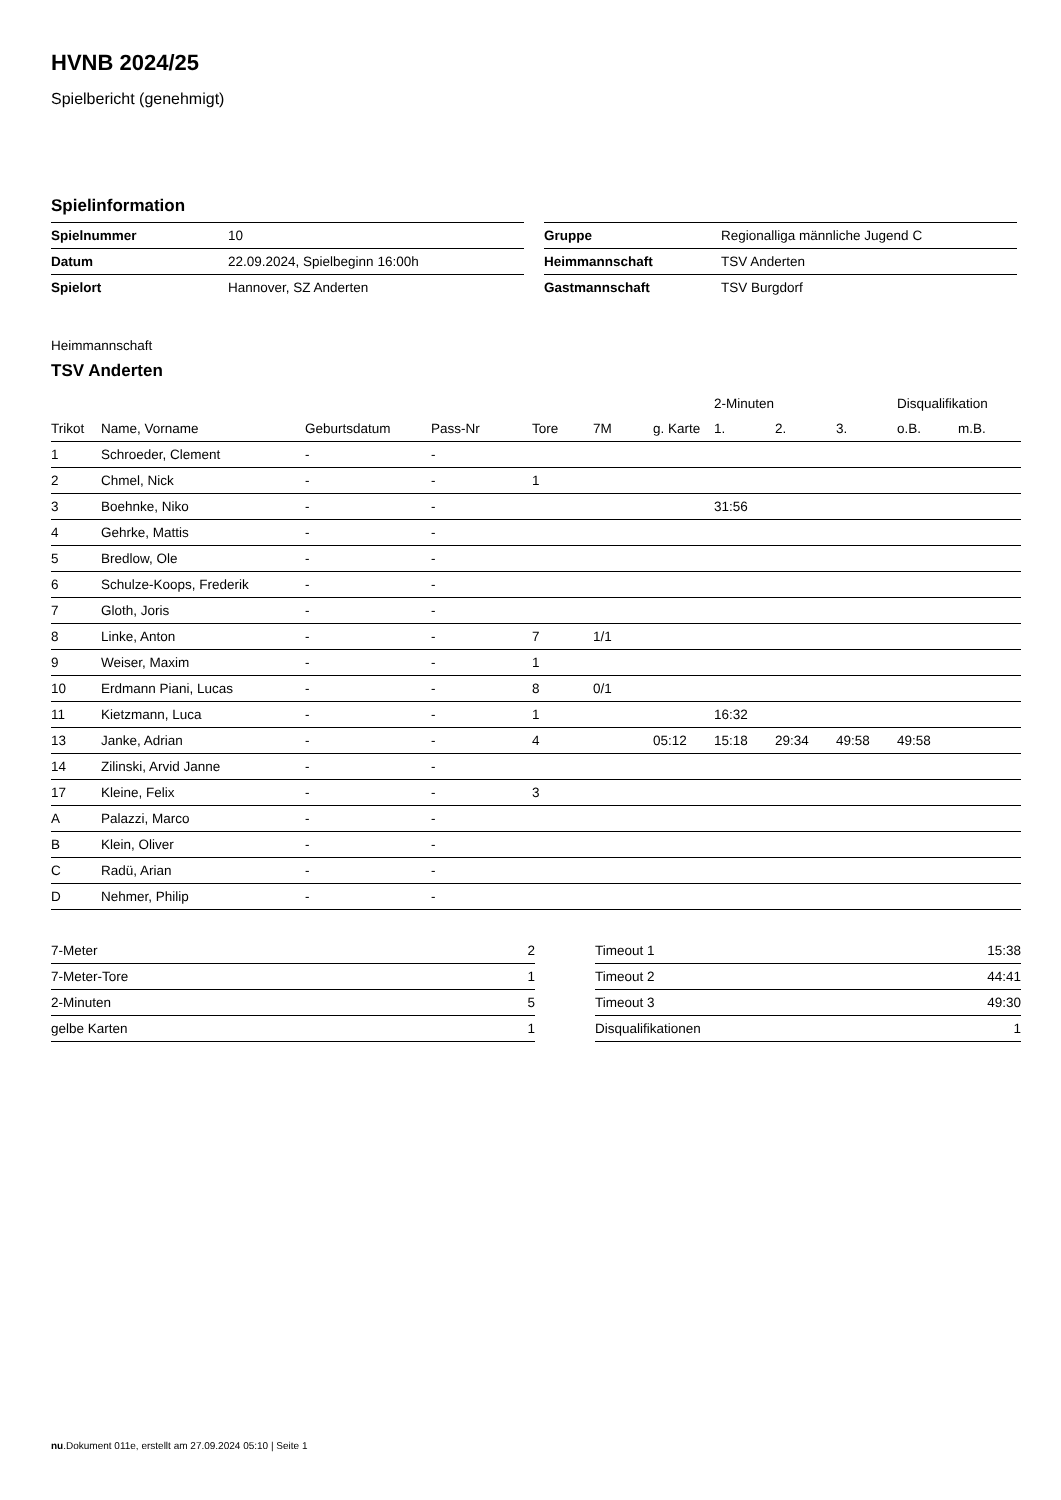HVNB 2024/25
Spielbericht (genehmigt)
Spielinformation
| Spielnummer | 10 |
| Datum | 22.09.2024, Spielbeginn 16:00h |
| Spielort | Hannover, SZ Anderten |
| Gruppe | Regionalliga männliche Jugend C |
| Heimmannschaft | TSV Anderten |
| Gastmannschaft | TSV Burgdorf |
Heimmannschaft
TSV Anderten
| | | | | | | | 2-Minuten | | | Disqualifikation | |
| --- | --- | --- | --- | --- | --- | --- | --- | --- | --- | --- | --- |
| Trikot | Name, Vorname | Geburtsdatum | Pass-Nr | Tore | 7M | g. Karte | 1. | 2. | 3. | o.B. | m.B. |
| 1 | Schroeder, Clement | - | - | | | | | | | | |
| 2 | Chmel, Nick | - | - | 1 | | | | | | | |
| 3 | Boehnke, Niko | - | - | | | | 31:56 | | | | |
| 4 | Gehrke, Mattis | - | - | | | | | | | | |
| 5 | Bredlow, Ole | - | - | | | | | | | | |
| 6 | Schulze-Koops, Frederik | - | - | | | | | | | | |
| 7 | Gloth, Joris | - | - | | | | | | | | |
| 8 | Linke, Anton | - | - | 7 | 1/1 | | | | | | |
| 9 | Weiser, Maxim | - | - | 1 | | | | | | | |
| 10 | Erdmann Piani, Lucas | - | - | 8 | 0/1 | | | | | | |
| 11 | Kietzmann, Luca | - | - | 1 | | | 16:32 | | | | |
| 13 | Janke, Adrian | - | - | 4 | | 05:12 | 15:18 | 29:34 | 49:58 | 49:58 | |
| 14 | Zilinski, Arvid Janne | - | - | | | | | | | | |
| 17 | Kleine, Felix | - | - | 3 | | | | | | | |
| A | Palazzi, Marco | - | - | | | | | | | | |
| B | Klein, Oliver | - | - | | | | | | | | |
| C | Radü, Arian | - | - | | | | | | | | |
| D | Nehmer, Philip | - | - | | | | | | | | |
| 7-Meter | 2 |
| 7-Meter-Tore | 1 |
| 2-Minuten | 5 |
| gelbe Karten | 1 |
| Timeout 1 | 15:38 |
| Timeout 2 | 44:41 |
| Timeout 3 | 49:30 |
| Disqualifikationen | 1 |
nu.Dokument 011e, erstellt am 27.09.2024 05:10 | Seite 1